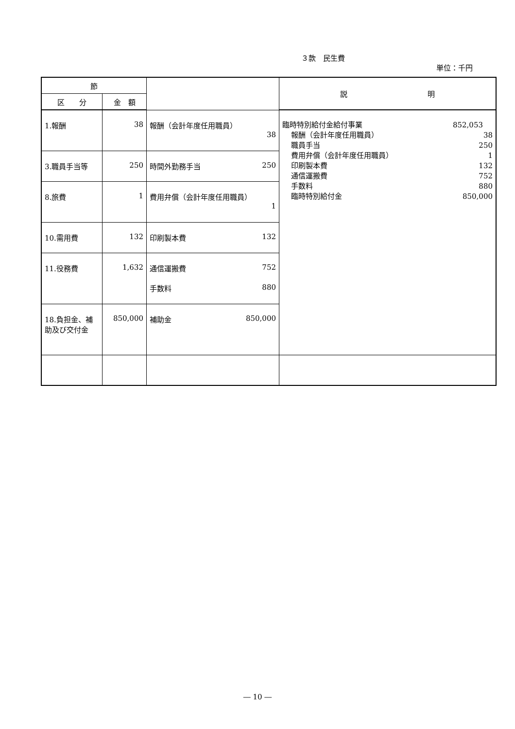３款　民生費
単位：千円
| 節 | | | 説 明 |
| --- | --- | --- | --- |
| 区 分 | 金 額 | | |
| 1.報酬 | 38 | 報酬（会計年度任用職員） 38 | 臨時特別給付金給付事業 852,053 報酬（会計年度任用職員） 38 職員手当 250 費用弁償（会計年度任用職員） 1 印刷製本費 132 通信運搬費 752 手数料 880 臨時特別給付金 850,000 |
| 3.職員手当等 | 250 | 時間外勤務手当 250 | |
| 8.旅費 | 1 | 費用弁償（会計年度任用職員） 1 | |
| 10.需用費 | 132 | 印刷製本費 132 | |
| 11.役務費 | 1,632 | 通信運搬費 752 手数料 880 | |
| 18.負担金、補助及び交付金 | 850,000 | 補助金 850,000 | |
― 10 ―